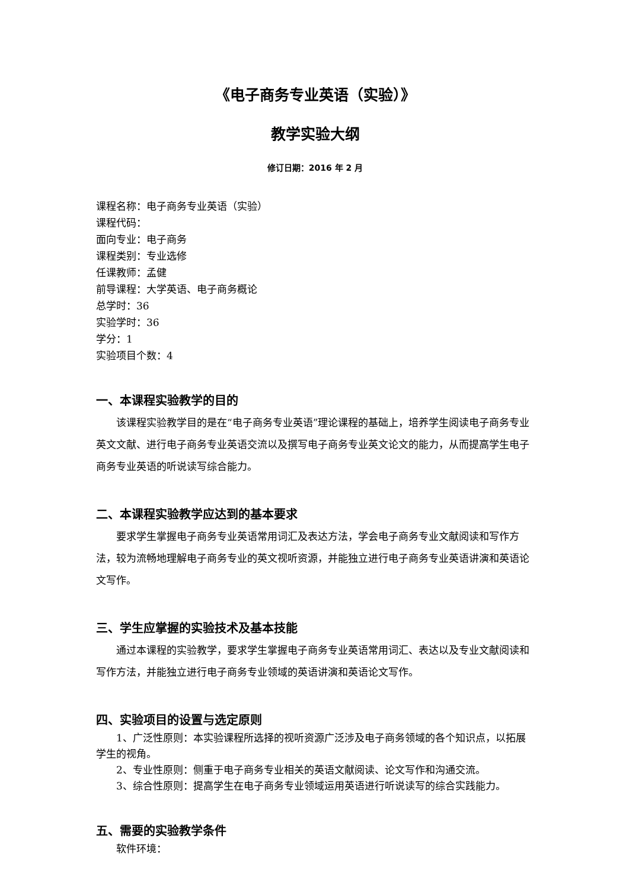《电子商务专业英语（实验）》
教学实验大纲
修订日期：2016 年 2 月
课程名称：电子商务专业英语（实验）
课程代码：
面向专业：电子商务
课程类别：专业选修
任课教师：孟健
前导课程：大学英语、电子商务概论
总学时：36
实验学时：36
学分：1
实验项目个数：4
一、本课程实验教学的目的
该课程实验教学目的是在“电子商务专业英语”理论课程的基础上，培养学生阅读电子商务专业英文文献、进行电子商务专业英语交流以及撰写电子商务专业英文论文的能力，从而提高学生电子商务专业英语的听说读写综合能力。
二、本课程实验教学应达到的基本要求
要求学生掌握电子商务专业英语常用词汇及表达方法，学会电子商务专业文献阅读和写作方法，较为流畅地理解电子商务专业的英文视听资源，并能独立进行电子商务专业英语讲演和英语论文写作。
三、学生应掌握的实验技术及基本技能
通过本课程的实验教学，要求学生掌握电子商务专业英语常用词汇、表达以及专业文献阅读和写作方法，并能独立进行电子商务专业领域的英语讲演和英语论文写作。
四、实验项目的设置与选定原则
1、广泛性原则：本实验课程所选择的视听资源广泛涉及电子商务领域的各个知识点，以拓展学生的视角。
2、专业性原则：侧重于电子商务专业相关的英语文献阅读、论文写作和沟通交流。
3、综合性原则：提高学生在电子商务专业领域运用英语进行听说读写的综合实践能力。
五、需要的实验教学条件
软件环境：